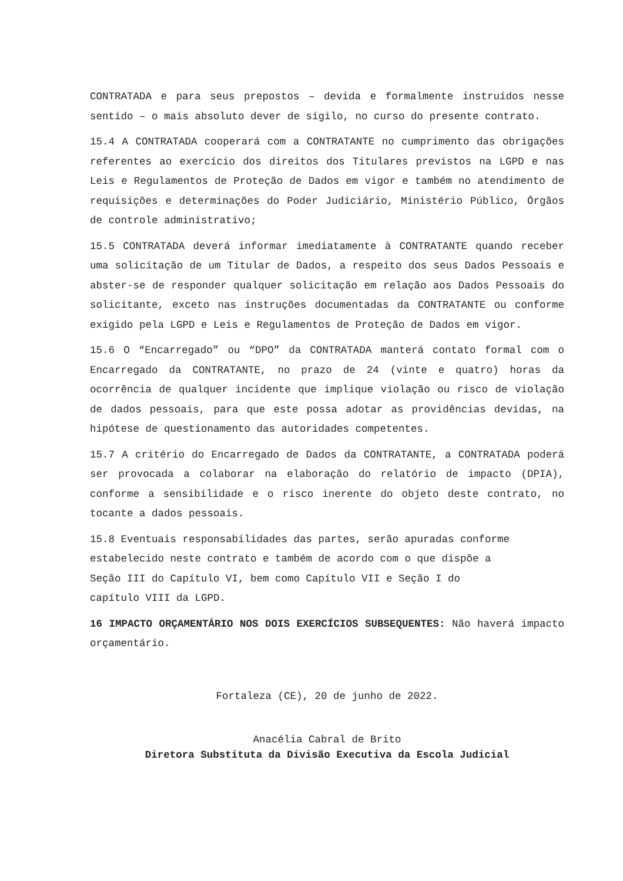CONTRATADA e para seus prepostos – devida e formalmente instruídos nesse sentido – o mais absoluto dever de sigilo, no curso do presente contrato.
15.4 A CONTRATADA cooperará com a CONTRATANTE no cumprimento das obrigações referentes ao exercício dos direitos dos Titulares previstos na LGPD e nas Leis e Regulamentos de Proteção de Dados em vigor e também no atendimento de requisições e determinações do Poder Judiciário, Ministério Público, Órgãos de controle administrativo;
15.5 CONTRATADA deverá informar imediatamente à CONTRATANTE quando receber uma solicitação de um Titular de Dados, a respeito dos seus Dados Pessoais e abster-se de responder qualquer solicitação em relação aos Dados Pessoais do solicitante, exceto nas instruções documentadas da CONTRATANTE ou conforme exigido pela LGPD e Leis e Regulamentos de Proteção de Dados em vigor.
15.6 O “Encarregado” ou “DPO” da CONTRATADA manterá contato formal com o Encarregado da CONTRATANTE, no prazo de 24 (vinte e quatro) horas da ocorrência de qualquer incidente que implique violação ou risco de violação de dados pessoais, para que este possa adotar as providências devidas, na hipótese de questionamento das autoridades competentes.
15.7 A critério do Encarregado de Dados da CONTRATANTE, a CONTRATADA poderá ser provocada a colaborar na elaboração do relatório de impacto (DPIA), conforme a sensibilidade e o risco inerente do objeto deste contrato, no tocante a dados pessoais.
15.8 Eventuais responsabilidades das partes, serão apuradas conforme
estabelecido neste contrato e também de acordo com o que dispõe a
Seção III do Capítulo VI, bem como Capítulo VII e Seção I do
capítulo VIII da LGPD.
16 IMPACTO ORÇAMENTÁRIO NOS DOIS EXERCÍCIOS SUBSEQUENTES: Não haverá impacto orçamentário.
Fortaleza (CE), 20 de junho de 2022.
Anacélia Cabral de Brito
Diretora Substituta da Divisão Executiva da Escola Judicial